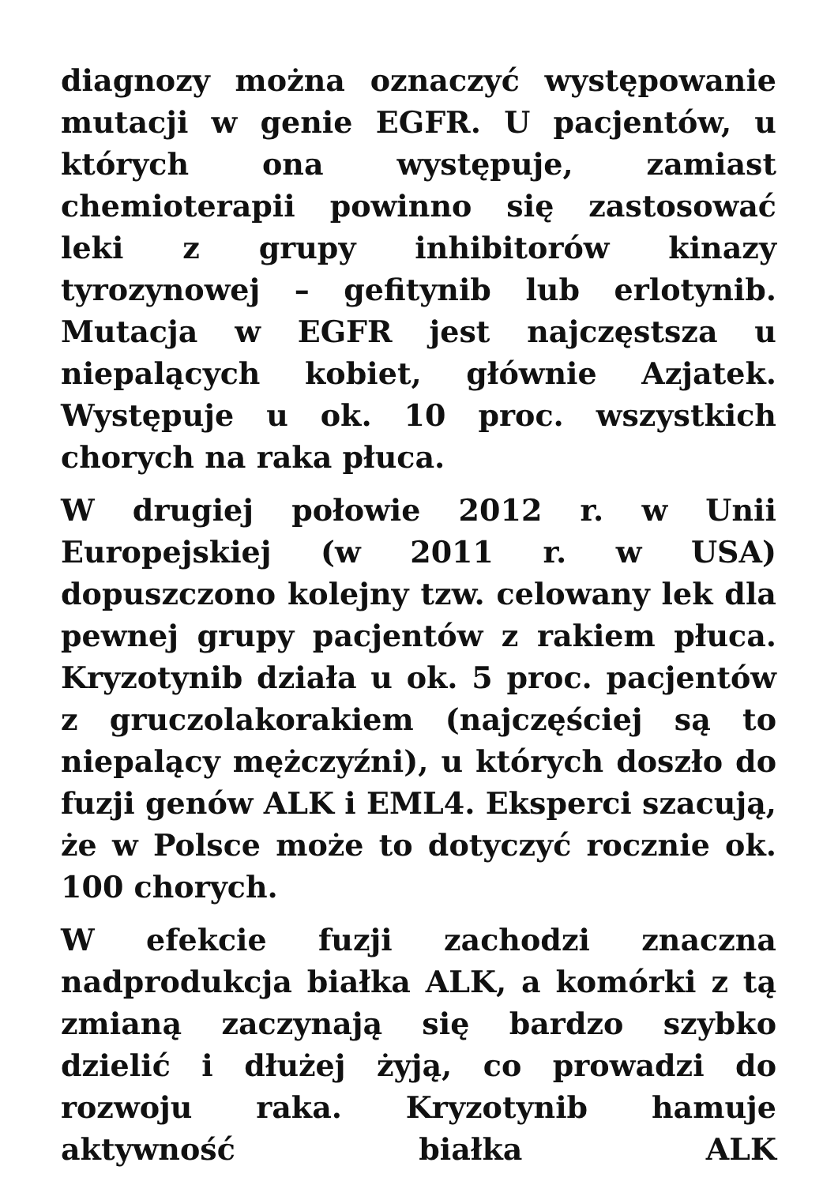diagnozy można oznaczyć występowanie mutacji w genie EGFR. U pacjentów, u których ona występuje, zamiast chemioterapii powinno się zastosować leki z grupy inhibitorów kinazy tyrozynowej – gefitynib lub erlotynib. Mutacja w EGFR jest najczęstsza u niepalących kobiet, głównie Azjatek. Występuje u ok. 10 proc. wszystkich chorych na raka płuca.
W drugiej połowie 2012 r. w Unii Europejskiej (w 2011 r. w USA) dopuszczono kolejny tzw. celowany lek dla pewnej grupy pacjentów z rakiem płuca. Kryzotynib działa u ok. 5 proc. pacjentów z gruczolakorakiem (najczęściej są to niepalący mężczyźni), u których doszło do fuzji genów ALK i EML4. Eksperci szacują, że w Polsce może to dotyczyć rocznie ok. 100 chorych.
W efekcie fuzji zachodzi znaczna nadprodukcja białka ALK, a komórki z tą zmianą zaczynają się bardzo szybko dzielić i dłużej żyją, co prowadzi do rozwoju raka. Kryzotynib hamuje aktywność białka ALK